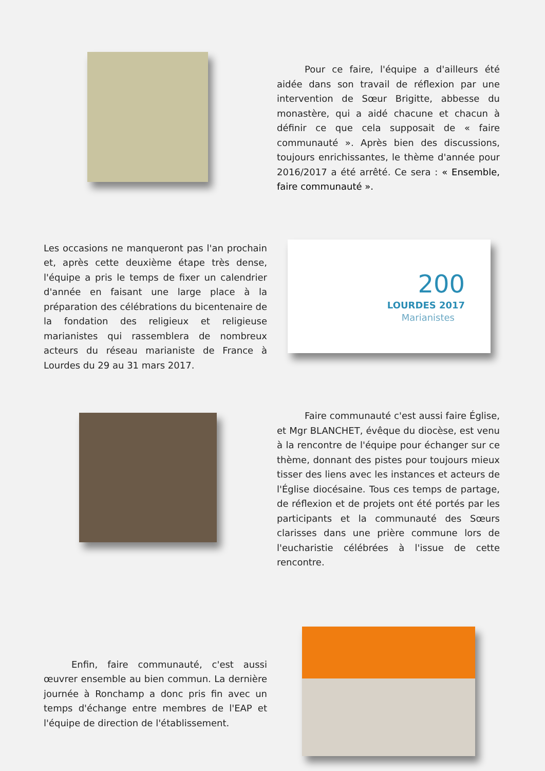Pour ce faire, l'équipe a d'ailleurs été aidée dans son travail de réflexion par une intervention de Sœur Brigitte, abbesse du monastère, qui a aidé chacune et chacun à définir ce que cela supposait de « faire communauté ». Après bien des discussions, toujours enrichissantes, le thème d'année pour 2016/2017 a été arrêté. Ce sera : « Ensemble, faire communauté ».
Les occasions ne manqueront pas l'an prochain et, après cette deuxième étape très dense, l'équipe a pris le temps de fixer un calendrier d'année en faisant une large place à la préparation des célébrations du bicentenaire de la fondation des religieux et religieuse marianistes qui rassemblera de nombreux acteurs du réseau marianiste de France à Lourdes du 29 au 31 mars 2017.
200
LOURDES 2017
Marianistes
   Faire communauté c'est aussi faire Église, et Mgr BLANCHET, évêque du diocèse, est venu à la rencontre de l'équipe pour échanger sur ce thème, donnant des pistes pour toujours mieux tisser des liens avec les instances et acteurs de l'Église diocésaine. Tous ces temps de partage, de réflexion et de projets ont été portés par les participants et la communauté des Sœurs clarisses dans une prière commune lors de l'eucharistie célébrées à l'issue de cette rencontre.
   Enfin, faire communauté, c'est aussi œuvrer ensemble au bien commun. La dernière journée à Ronchamp a donc pris fin avec un temps d'échange entre membres de l'EAP et l'équipe de direction de l'établissement.